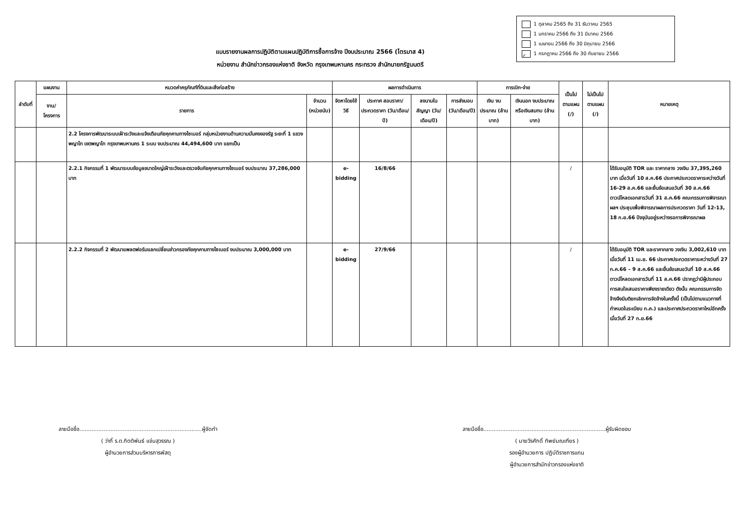1 ตุลาคม 2565 ถึง 31 ธันวาคม 2565
1 มกราคม 2566 ถึง 31 มีนาคม 2566
1 เมษายน 2566 ถึง 30 มิถุนายน 2566
✓ 1 กรกฎาคม 2566 ถึง 30 กันยายน 2566
แบบรายงานผลการปฏิบัติตามแผนปฏิบัติการซื้อการจ้าง ปีงบประมาณ 2566 (ไตรมาส 4)
หน่วยงาน สำนักข่าวกรองแห่งชาติ จังหวัด กรุงเทพมหานคร กระทรวง สำนักนายกรัฐมนตรี
| ลำดับที่ | แผนงาน | หมวดค่าครุภัณฑ์ที่ดินและสิ่งก่อสร้าง | | ผลการดำเนินการ | | | | การเบิก-จ่าย | | เป็นไป ตามแผน (/) | ไม่เป็นไป ตามแผน (/) | หมายเหตุ |
| --- | --- | --- | --- | --- | --- | --- | --- | --- | --- | --- | --- | --- |
| | งาน/ โครงการ | รายการ | จำนวน (หน่วยนับ) | จัดหาโดยใช้วิธี | ประกาศ สอบราคา/ ประกวดราคา (วัน/เดือน/ปี) | ลงนามใน สัญญา (วัน/เดือน/ปี) | การส่งมอบ (วัน/เดือน/ปี) | เงิน งบประมาณ (ล้านบาท) | เงินนอก งบประมาณ หรือเงินสมทบ (ล้านบาท) | | | |
| | | 2.2 โครงการพัฒนาระบบเฝ้าระวังและแจ้งเตือนภัยคุกคามทางไซเบอร์ กลุ่มหน่วยงานด้านความมั่นคงของรัฐ ระยะที่ 1 แขวงพญาไท เขตพญาไท กรุงเทพมหานคร 1 ระบบ งบประมาณ 44,494,600 บาท แยกเป็น | | | | | | | | | | |
| | | 2.2.1 กิจกรรมที่ 1 พัฒนาระบบข้อมูลขนาดใหญ่เฝ้าระวังและตรวจจับภัยคุกคามทางไซเบอร์ งบประมาณ 37,286,000 บาท | | e-bidding | 16/8/66 | | | | | / | | ได้รับอนุมัติ TOR และ ราคากลาง วงเงิน 37,395,260 บาท เมื่อวันที่ 10 ส.ค.66 ประกาศประกวดราคาระหว่างวันที่ 16-29 ส.ค.66 และยื่นข้อเสนอวันที่ 30 ส.ค.66 ดาวน์โหลดเอกสารวันที่ 31 ส.ค.66 คณะกรรมการพิจารณาผลฯ ประชุมเพื่อพิจารณาผลการประกวดราคา วันที่ 12-13, 18 ก.ย.66 ปัจจุบันอยู่ระหว่างรอการพิจารณาผล |
| | | 2.2.2 กิจกรรมที่ 2 พัฒนาแพลตฟอร์มแลกเปลี่ยนข่าวกรองภัยคุกคามทางไซเบอร์ งบประมาณ 3,000,000 บาท | | e-bidding | 27/9/66 | | | | | / | | ได้รับอนุมัติ TOR และราคากลาง วงเงิน 3,002,610 บาท เมื่อวันที่ 11 เม.ย. 66 ประกาศประกวดราคาระหว่างวันที่ 27 ก.ค.66 – 9 ส.ค.66 และยื่นข้อเสนอวันที่ 10 ส.ค.66 ดาวน์โหลดเอกสารวันที่ 11 ส.ค.66 ปรากฏว่ามีผู้ประกอบการสนใจเสนอราคาเพียงรายเดียว ดังนั้น คณะกรรมการจัดจ้างจึงมีมติยกเลิกการจัดจ้างในครั้งนี้ (เป็นไปตามแนวทางที่กำหนดในระเบียบ ก.ค.) และประกาศประกวดราคาใหม่อีกครั้งเมื่อวันที่ 27 ก.ย.66 |
ลายมือชื่อ.......................................................................ผู้จัดทำ
( ว่าที่ ร.ต.กิตติพันธ์ แจ่มสุวรรณ )
ผู้อำนวยการส่วนบริหารการพัสดุ
ลายมือชื่อ.......................................................................ผู้รับผิดชอบ
( นายวีรศักดิ์ ทิพย์มณเฑียร )
รองผู้อำนวยการ ปฏิบัติราชการแทน
ผู้อำนวยการสำนักข่าวกรองแห่งชาติ